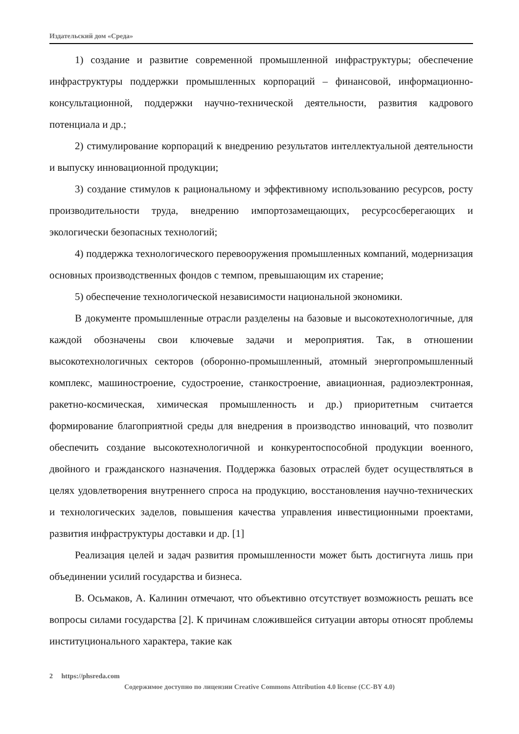Издательский дом «Среда»
1) создание и развитие современной промышленной инфраструктуры; обеспечение инфраструктуры поддержки промышленных корпораций – финансовой, информационно-консультационной, поддержки научно-технической деятельности, развития кадрового потенциала и др.;
2) стимулирование корпораций к внедрению результатов интеллектуальной деятельности и выпуску инновационной продукции;
3) создание стимулов к рациональному и эффективному использованию ресурсов, росту производительности труда, внедрению импортозамещающих, ресурсосберегающих и экологически безопасных технологий;
4) поддержка технологического перевооружения промышленных компаний, модернизация основных производственных фондов с темпом, превышающим их старение;
5) обеспечение технологической независимости национальной экономики.
В документе промышленные отрасли разделены на базовые и высокотехнологичные, для каждой обозначены свои ключевые задачи и мероприятия. Так, в отношении высокотехнологичных секторов (оборонно-промышленный, атомный энергопромышленный комплекс, машиностроение, судостроение, станкостроение, авиационная, радиоэлектронная, ракетно-космическая, химическая промышленность и др.) приоритетным считается формирование благоприятной среды для внедрения в производство инноваций, что позволит обеспечить создание высокотехнологичной и конкурентоспособной продукции военного, двойного и гражданского назначения. Поддержка базовых отраслей будет осуществляться в целях удовлетворения внутреннего спроса на продукцию, восстановления научно-технических и технологических заделов, повышения качества управления инвестиционными проектами, развития инфраструктуры доставки и др. [1]
Реализация целей и задач развития промышленности может быть достигнута лишь при объединении усилий государства и бизнеса.
В. Осьмаков, А. Калинин отмечают, что объективно отсутствует возможность решать все вопросы силами государства [2]. К причинам сложившейся ситуации авторы относят проблемы институционального характера, такие как
2 https://phsreda.com
Содержимое доступно по лицензии Creative Commons Attribution 4.0 license (CC-BY 4.0)